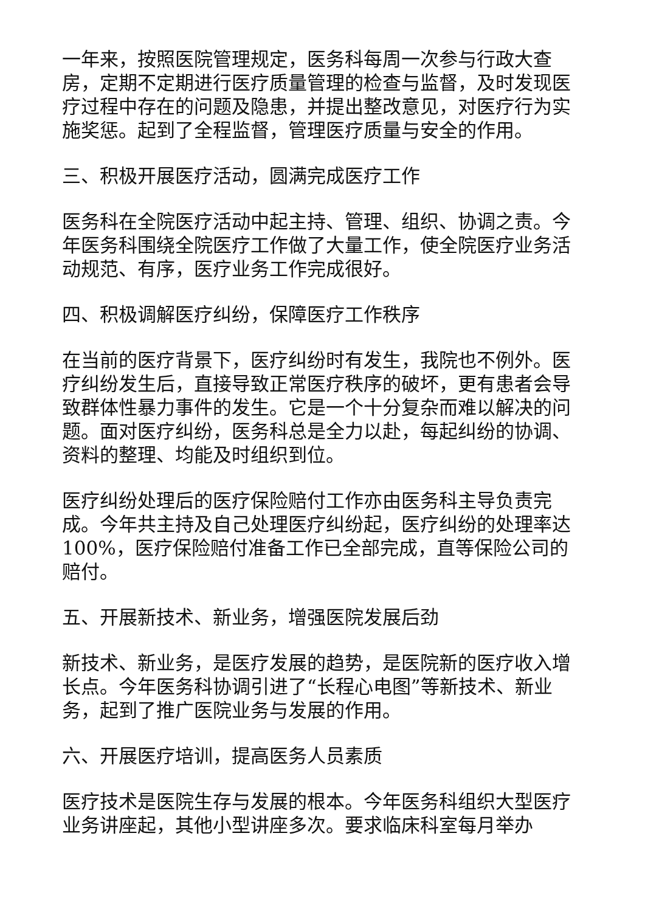一年来，按照医院管理规定，医务科每周一次参与行政大查房，定期不定期进行医疗质量管理的检查与监督，及时发现医疗过程中存在的问题及隐患，并提出整改意见，对医疗行为实施奖惩。起到了全程监督，管理医疗质量与安全的作用。
三、积极开展医疗活动，圆满完成医疗工作
医务科在全院医疗活动中起主持、管理、组织、协调之责。今年医务科围绕全院医疗工作做了大量工作，使全院医疗业务活动规范、有序，医疗业务工作完成很好。
四、积极调解医疗纠纷，保障医疗工作秩序
在当前的医疗背景下，医疗纠纷时有发生，我院也不例外。医疗纠纷发生后，直接导致正常医疗秩序的破坏，更有患者会导致群体性暴力事件的发生。它是一个十分复杂而难以解决的问题。面对医疗纠纷，医务科总是全力以赴，每起纠纷的协调、资料的整理、均能及时组织到位。
医疗纠纷处理后的医疗保险赔付工作亦由医务科主导负责完成。今年共主持及自己处理医疗纠纷起，医疗纠纷的处理率达100%，医疗保险赔付准备工作已全部完成，直等保险公司的赔付。
五、开展新技术、新业务，增强医院发展后劲
新技术、新业务，是医疗发展的趋势，是医院新的医疗收入增长点。今年医务科协调引进了“长程心电图”等新技术、新业务，起到了推广医院业务与发展的作用。
六、开展医疗培训，提高医务人员素质
医疗技术是医院生存与发展的根本。今年医务科组织大型医疗业务讲座起，其他小型讲座多次。要求临床科室每月举办